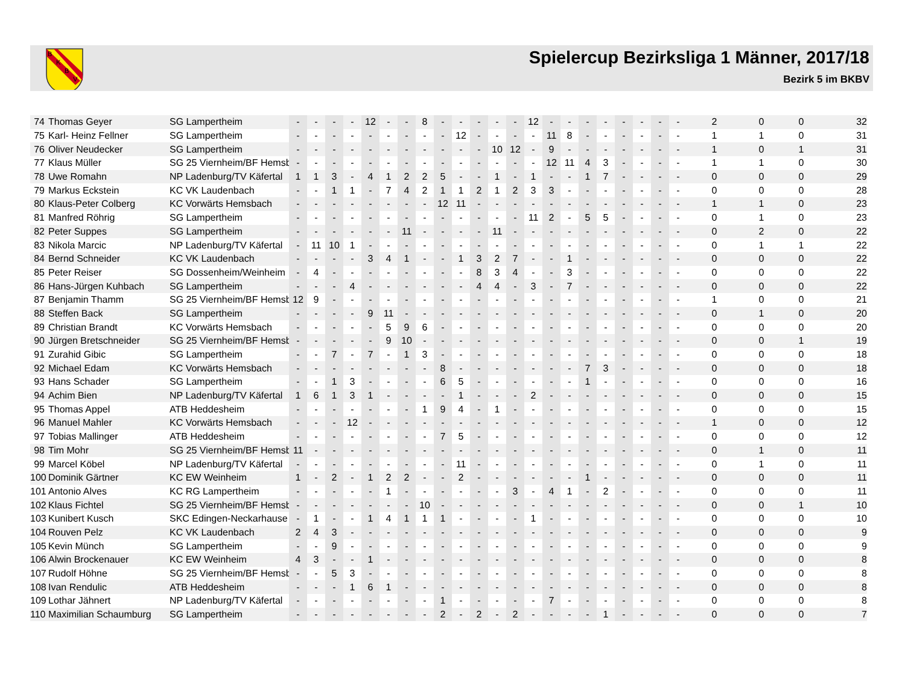B
K
B
V
Spielercup Bezirksliga 1 Männer, 2017/18
Bezirk 5 im BKBV
| 74 | Thomas Geyer | SG Lampertheim | - | - | - | - | 12 | - | - | 8 | - | - | - | - | - | 12 | - | - | - | - | - | - | - | - | 2 | 0 | 0 | 32 |
| 75 | Karl- Heinz Fellner | SG Lampertheim | - | - | - | - | - | - | - | - | - | 12 | - | - | - | - | 11 | 8 | - | - | - | - | - | - | 1 | 1 | 0 | 31 |
| 76 | Oliver Neudecker | SG Lampertheim | - | - | - | - | - | - | - | - | - | - | - | 10 | 12 | - | 9 | - | - | - | - | - | - | - | 1 | 0 | 1 | 31 |
| 77 | Klaus Müller | SG 25 Viernheim/BF Hemsb | - | - | - | - | - | - | - | - | - | - | - | - | - | - | 12 | 11 | 4 | 3 | - | - | - | - | 1 | 1 | 0 | 30 |
| 78 | Uwe Romahn | NP Ladenburg/TV Käfertal | 1 | 1 | 3 | - | 4 | 1 | 2 | 2 | 5 | - | - | 1 | - | 1 | - | - | 1 | 7 | - | - | - | - | 0 | 0 | 0 | 29 |
| 79 | Markus Eckstein | KC VK Laudenbach | - | - | 1 | 1 | - | 7 | 4 | 2 | 1 | 1 | 2 | 1 | 2 | 3 | 3 | - | - | - | - | - | - | - | 0 | 0 | 0 | 28 |
| 80 | Klaus-Peter Colberg | KC Vorwärts Hemsbach | - | - | - | - | - | - | - | - | 12 | 11 | - | - | - | - | - | - | - | - | - | - | - | - | 1 | 1 | 0 | 23 |
| 81 | Manfred Röhrig | SG Lampertheim | - | - | - | - | - | - | - | - | - | - | - | - | - | 11 | 2 | - | 5 | 5 | - | - | - | - | 0 | 1 | 0 | 23 |
| 82 | Peter Suppes | SG Lampertheim | - | - | - | - | - | - | 11 | - | - | - | - | 11 | - | - | - | - | - | - | - | - | - | - | 0 | 2 | 0 | 22 |
| 83 | Nikola Marcic | NP Ladenburg/TV Käfertal | - | 11 | 10 | 1 | - | - | - | - | - | - | - | - | - | - | - | - | - | - | - | - | - | - | 0 | 1 | 1 | 22 |
| 84 | Bernd Schneider | KC VK Laudenbach | - | - | - | - | 3 | 4 | 1 | - | - | 1 | 3 | 2 | 7 | - | - | 1 | - | - | - | - | - | - | 0 | 0 | 0 | 22 |
| 85 | Peter Reiser | SG Dossenheim/Weinheim | - | 4 | - | - | - | - | - | - | - | - | 8 | 3 | 4 | - | - | 3 | - | - | - | - | - | - | 0 | 0 | 0 | 22 |
| 86 | Hans-Jürgen Kuhbach | SG Lampertheim | - | - | - | 4 | - | - | - | - | - | - | 4 | 4 | - | 3 | - | 7 | - | - | - | - | - | - | 0 | 0 | 0 | 22 |
| 87 | Benjamin Thamm | SG 25 Viernheim/BF Hemsb | 12 | 9 | - | - | - | - | - | - | - | - | - | - | - | - | - | - | - | - | - | - | - | - | 1 | 0 | 0 | 21 |
| 88 | Steffen Back | SG Lampertheim | - | - | - | - | 9 | 11 | - | - | - | - | - | - | - | - | - | - | - | - | - | - | - | - | 0 | 1 | 0 | 20 |
| 89 | Christian Brandt | KC Vorwärts Hemsbach | - | - | - | - | - | 5 | 9 | 6 | - | - | - | - | - | - | - | - | - | - | - | - | - | - | 0 | 0 | 0 | 20 |
| 90 | Jürgen Bretschneider | SG 25 Viernheim/BF Hemsb | - | - | - | - | - | 9 | 10 | - | - | - | - | - | - | - | - | - | - | - | - | - | - | - | 0 | 0 | 1 | 19 |
| 91 | Zurahid Gibic | SG Lampertheim | - | - | 7 | - | 7 | - | 1 | 3 | - | - | - | - | - | - | - | - | - | - | - | - | - | - | 0 | 0 | 0 | 18 |
| 92 | Michael Edam | KC Vorwärts Hemsbach | - | - | - | - | - | - | - | - | 8 | - | - | - | - | - | - | - | 7 | 3 | - | - | - | - | 0 | 0 | 0 | 18 |
| 93 | Hans Schader | SG Lampertheim | - | - | 1 | 3 | - | - | - | - | 6 | 5 | - | - | - | - | - | - | 1 | - | - | - | - | - | 0 | 0 | 0 | 16 |
| 94 | Achim Bien | NP Ladenburg/TV Käfertal | 1 | 6 | 1 | 3 | 1 | - | - | - | - | 1 | - | - | - | 2 | - | - | - | - | - | - | - | - | 0 | 0 | 0 | 15 |
| 95 | Thomas Appel | ATB Heddesheim | - | - | - | - | - | - | - | 1 | 9 | 4 | - | 1 | - | - | - | - | - | - | - | - | - | - | 0 | 0 | 0 | 15 |
| 96 | Manuel Mahler | KC Vorwärts Hemsbach | - | - | - | 12 | - | - | - | - | - | - | - | - | - | - | - | - | - | - | - | - | - | - | 1 | 0 | 0 | 12 |
| 97 | Tobias Mallinger | ATB Heddesheim | - | - | - | - | - | - | - | - | 7 | 5 | - | - | - | - | - | - | - | - | - | - | - | - | 0 | 0 | 0 | 12 |
| 98 | Tim Mohr | SG 25 Viernheim/BF Hemsb | 11 | - | - | - | - | - | - | - | - | - | - | - | - | - | - | - | - | - | - | - | - | - | 0 | 1 | 0 | 11 |
| 99 | Marcel Köbel | NP Ladenburg/TV Käfertal | - | - | - | - | - | - | - | - | - | 11 | - | - | - | - | - | - | - | - | - | - | - | - | 0 | 1 | 0 | 11 |
| 100 | Dominik Gärtner | KC EW Weinheim | 1 | - | 2 | - | 1 | 2 | 2 | - | - | 2 | - | - | - | - | - | - | 1 | - | - | - | - | - | 0 | 0 | 0 | 11 |
| 101 | Antonio Alves | KC RG Lampertheim | - | - | - | - | - | 1 | - | - | - | - | - | - | 3 | - | 4 | 1 | - | 2 | - | - | - | - | 0 | 0 | 0 | 11 |
| 102 | Klaus Fichtel | SG 25 Viernheim/BF Hemsb | - | - | - | - | - | - | - | 10 | - | - | - | - | - | - | - | - | - | - | - | - | - | - | 0 | 0 | 1 | 10 |
| 103 | Kunibert Kusch | SKC Edingen-Neckarhause | - | 1 | - | - | 1 | 4 | 1 | 1 | 1 | - | - | - | - | 1 | - | - | - | - | - | - | - | - | 0 | 0 | 0 | 10 |
| 104 | Rouven Pelz | KC VK Laudenbach | 2 | 4 | 3 | - | - | - | - | - | - | - | - | - | - | - | - | - | - | - | - | - | - | - | 0 | 0 | 0 | 9 |
| 105 | Kevin Münch | SG Lampertheim | - | - | 9 | - | - | - | - | - | - | - | - | - | - | - | - | - | - | - | - | - | - | - | 0 | 0 | 0 | 9 |
| 106 | Alwin Brockenauer | KC EW Weinheim | 4 | 3 | - | - | 1 | - | - | - | - | - | - | - | - | - | - | - | - | - | - | - | - | - | 0 | 0 | 0 | 8 |
| 107 | Rudolf Höhne | SG 25 Viernheim/BF Hemsb | - | - | 5 | 3 | - | - | - | - | - | - | - | - | - | - | - | - | - | - | - | - | - | - | 0 | 0 | 0 | 8 |
| 108 | Ivan Rendulic | ATB Heddesheim | - | - | - | 1 | 6 | 1 | - | - | - | - | - | - | - | - | - | - | - | - | - | - | - | - | 0 | 0 | 0 | 8 |
| 109 | Lothar Jähnert | NP Ladenburg/TV Käfertal | - | - | - | - | - | - | - | - | 1 | - | - | - | - | - | 7 | - | - | - | - | - | - | - | 0 | 0 | 0 | 8 |
| 110 | Maximilian Schaumburg | SG Lampertheim | - | - | - | - | - | - | - | - | 2 | - | 2 | - | 2 | - | - | - | - | 1 | - | - | - | - | 0 | 0 | 0 | 7 |